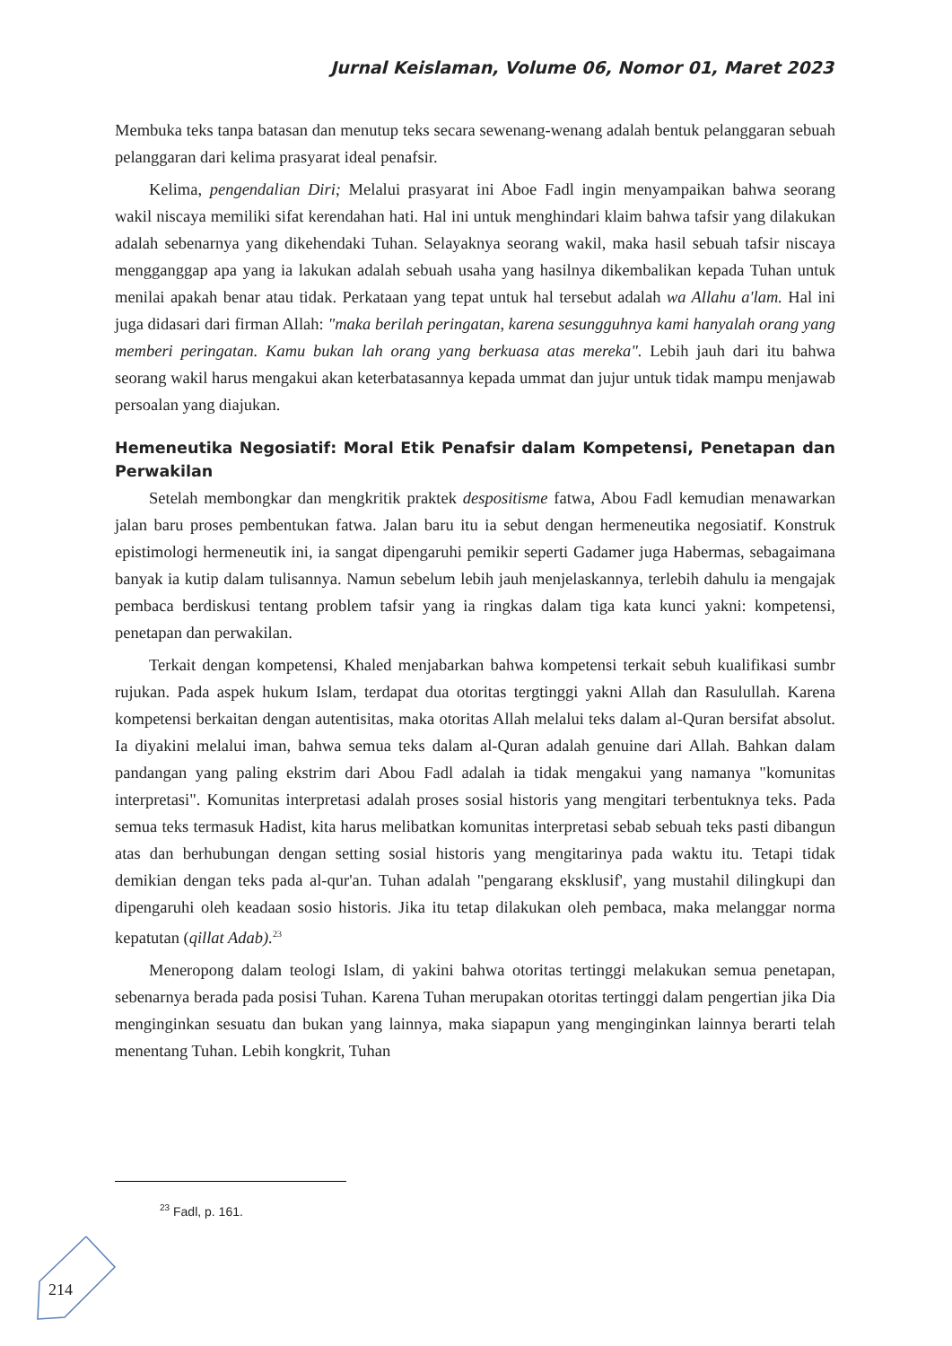Jurnal Keislaman, Volume 06, Nomor 01, Maret 2023
Membuka teks tanpa batasan dan menutup teks secara sewenang-wenang adalah bentuk pelanggaran sebuah pelanggaran dari kelima prasyarat ideal penafsir.
Kelima, pengendalian Diri; Melalui prasyarat ini Aboe Fadl ingin menyampaikan bahwa seorang wakil niscaya memiliki sifat kerendahan hati. Hal ini untuk menghindari klaim bahwa tafsir yang dilakukan adalah sebenarnya yang dikehendaki Tuhan. Selayaknya seorang wakil, maka hasil sebuah tafsir niscaya mengganggap apa yang ia lakukan adalah sebuah usaha yang hasilnya dikembalikan kepada Tuhan untuk menilai apakah benar atau tidak. Perkataan yang tepat untuk hal tersebut adalah wa Allahu a'lam. Hal ini juga didasari dari firman Allah: "maka berilah peringatan, karena sesungguhnya kami hanyalah orang yang memberi peringatan. Kamu bukan lah orang yang berkuasa atas mereka". Lebih jauh dari itu bahwa seorang wakil harus mengakui akan keterbatasannya kepada ummat dan jujur untuk tidak mampu menjawab persoalan yang diajukan.
Hemeneutika Negosiatif: Moral Etik Penafsir dalam Kompetensi, Penetapan dan Perwakilan
Setelah membongkar dan mengkritik praktek despositisme fatwa, Abou Fadl kemudian menawarkan jalan baru proses pembentukan fatwa. Jalan baru itu ia sebut dengan hermeneutika negosiatif. Konstruk epistimologi hermeneutik ini, ia sangat dipengaruhi pemikir seperti Gadamer juga Habermas, sebagaimana banyak ia kutip dalam tulisannya. Namun sebelum lebih jauh menjelaskannya, terlebih dahulu ia mengajak pembaca berdiskusi tentang problem tafsir yang ia ringkas dalam tiga kata kunci yakni: kompetensi, penetapan dan perwakilan.
Terkait dengan kompetensi, Khaled menjabarkan bahwa kompetensi terkait sebuh kualifikasi sumbr rujukan. Pada aspek hukum Islam, terdapat dua otoritas tergtinggi yakni Allah dan Rasulullah. Karena kompetensi berkaitan dengan autentisitas, maka otoritas Allah melalui teks dalam al-Quran bersifat absolut. Ia diyakini melalui iman, bahwa semua teks dalam al-Quran adalah genuine dari Allah. Bahkan dalam pandangan yang paling ekstrim dari Abou Fadl adalah ia tidak mengakui yang namanya "komunitas interpretasi". Komunitas interpretasi adalah proses sosial historis yang mengitari terbentuknya teks. Pada semua teks termasuk Hadist, kita harus melibatkan komunitas interpretasi sebab sebuah teks pasti dibangun atas dan berhubungan dengan setting sosial historis yang mengitarinya pada waktu itu. Tetapi tidak demikian dengan teks pada al-qur'an. Tuhan adalah "pengarang eksklusif', yang mustahil dilingkupi dan dipengaruhi oleh keadaan sosio historis. Jika itu tetap dilakukan oleh pembaca, maka melanggar norma kepatutan (qillat Adab).<sup>23</sup>
Meneropong dalam teologi Islam, di yakini bahwa otoritas tertinggi melakukan semua penetapan, sebenarnya berada pada posisi Tuhan. Karena Tuhan merupakan otoritas tertinggi dalam pengertian jika Dia menginginkan sesuatu dan bukan yang lainnya, maka siapapun yang menginginkan lainnya berarti telah menentang Tuhan. Lebih kongkrit, Tuhan
<sup>23</sup> Fadl, p. 161.
214